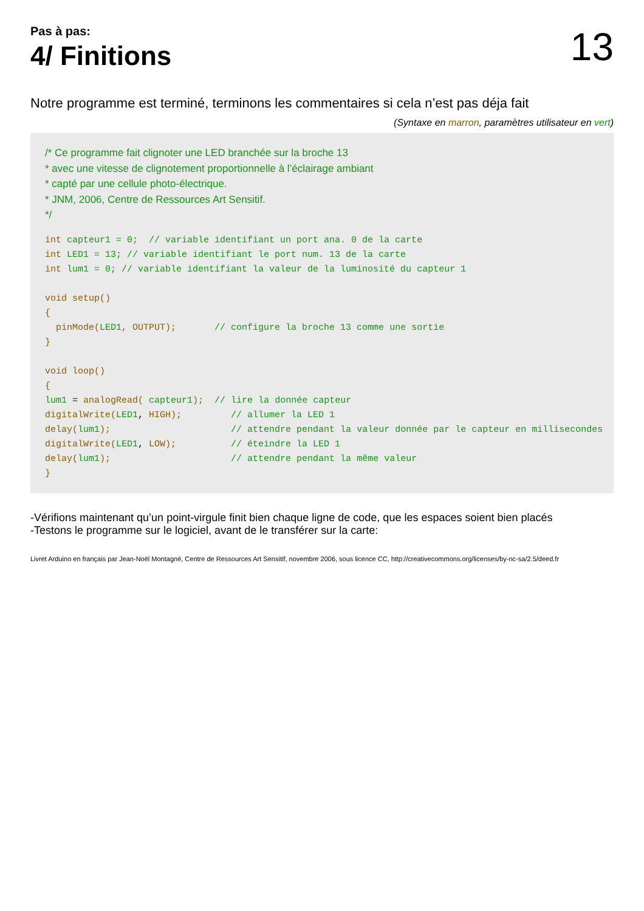Pas à pas:
4/ Finitions
13
Notre programme est terminé, terminons les commentaires si cela n’est pas déja fait
(Syntaxe en marron, paramètres utilisateur en vert)
/* Ce programme fait clignoter une LED branchée sur la broche 13
* avec une vitesse de clignotement proportionnelle à l’éclairage ambiant
* capté par une cellule photo-électrique.
* JNM, 2006, Centre de Ressources Art Sensitif.
*/
int capteur1 = 0;  // variable identifiant un port ana. 0 de la carte
int LED1 = 13; // variable identifiant le port num. 13 de la carte
int lum1 = 0; // variable identifiant la valeur de la luminosité du capteur 1

void setup()
{
  pinMode(LED1, OUTPUT);       // configure la broche 13 comme une sortie
}

void loop()
{
lum1 = analogRead( capteur1);  // lire la donnée capteur
digitalWrite(LED1, HIGH);         // allumer la LED 1
delay(lum1);                      // attendre pendant la valeur donnée par le capteur en millisecondes
digitalWrite(LED1, LOW);          // éteindre la LED 1
delay(lum1);                      // attendre pendant la même valeur
}
-Vérifions maintenant qu’un point-virgule finit bien chaque ligne de code, que les espaces soient bien placés
-Testons le programme sur le logiciel, avant de le transférer sur la carte:
Livret Arduino en français par Jean-Noël Montagné, Centre de Ressources Art Sensitif, novembre 2006, sous licence CC, http://creativecommons.org/licenses/by-nc-sa/2.5/deed.fr